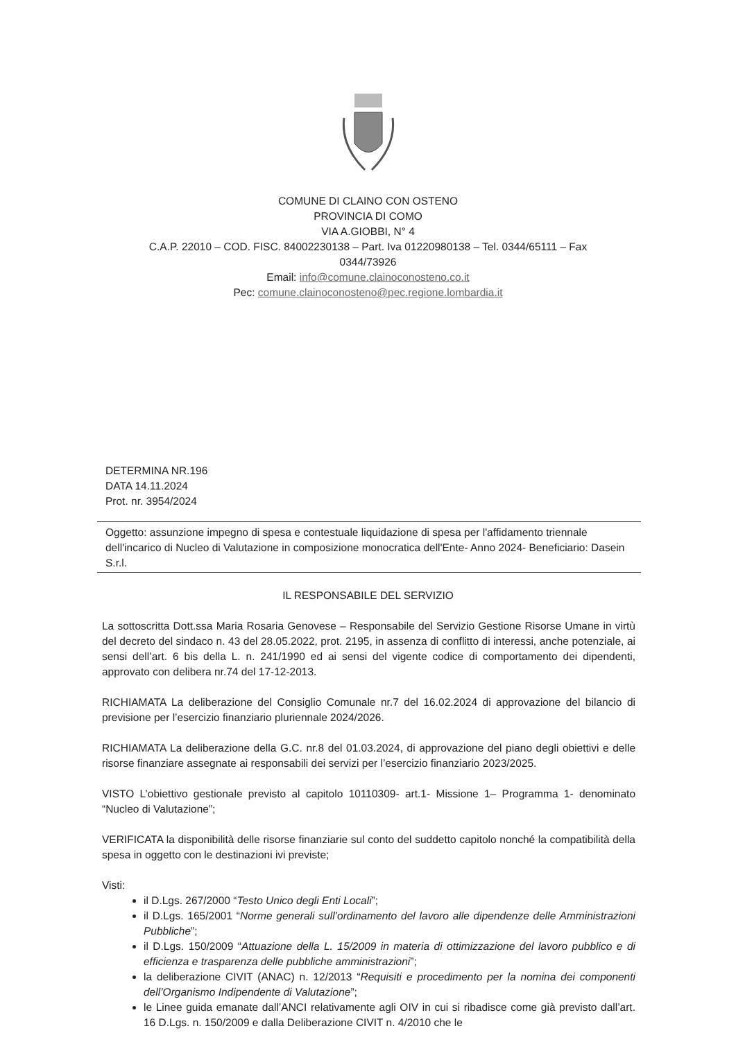COMUNE DI CLAINO CON OSTENO
PROVINCIA DI COMO
VIA A.GIOBBI, N° 4
C.A.P. 22010 – COD. FISC. 84002230138 – Part. Iva 01220980138 – Tel. 0344/65111 – Fax
0344/73926
Email: info@comune.clainoconosteno.co.it
Pec: comune.clainoconosteno@pec.regione.lombardia.it
DETERMINA NR.196
DATA 14.11.2024
Prot. nr. 3954/2024
Oggetto: assunzione impegno di spesa e contestuale liquidazione di spesa per l'affidamento triennale dell'incarico di Nucleo di Valutazione in composizione monocratica dell'Ente- Anno 2024- Beneficiario: Dasein S.r.l.
IL RESPONSABILE DEL SERVIZIO
La sottoscritta Dott.ssa Maria Rosaria Genovese – Responsabile del Servizio Gestione Risorse Umane in virtù del decreto del sindaco n. 43 del 28.05.2022, prot. 2195, in assenza di conflitto di interessi, anche potenziale, ai sensi dell’art. 6 bis della L. n. 241/1990 ed ai sensi del vigente codice di comportamento dei dipendenti, approvato con delibera nr.74 del 17-12-2013.
RICHIAMATA La deliberazione del Consiglio Comunale nr.7 del 16.02.2024 di approvazione del bilancio di previsione per l’esercizio finanziario pluriennale 2024/2026.
RICHIAMATA La deliberazione della G.C. nr.8 del 01.03.2024, di approvazione del piano degli obiettivi e delle risorse finanziare assegnate ai responsabili dei servizi per l’esercizio finanziario 2023/2025.
VISTO L’obiettivo gestionale previsto al capitolo 10110309- art.1- Missione 1– Programma 1- denominato “Nucleo di Valutazione”;
VERIFICATA la disponibilità delle risorse finanziarie sul conto del suddetto capitolo nonché la compatibilità della spesa in oggetto con le destinazioni ivi previste;
Visti:
il D.Lgs. 267/2000 “Testo Unico degli Enti Locali”;
il D.Lgs. 165/2001 “Norme generali sull’ordinamento del lavoro alle dipendenze delle Amministrazioni Pubbliche”;
il D.Lgs. 150/2009 “Attuazione della L. 15/2009 in materia di ottimizzazione del lavoro pubblico e di efficienza e trasparenza delle pubbliche amministrazioni”;
la deliberazione CIVIT (ANAC) n. 12/2013 “Requisiti e procedimento per la nomina dei componenti dell’Organismo Indipendente di Valutazione”;
le Linee guida emanate dall’ANCI relativamente agli OIV in cui si ribadisce come già previsto dall’art. 16 D.Lgs. n. 150/2009 e dalla Deliberazione CIVIT n. 4/2010 che le